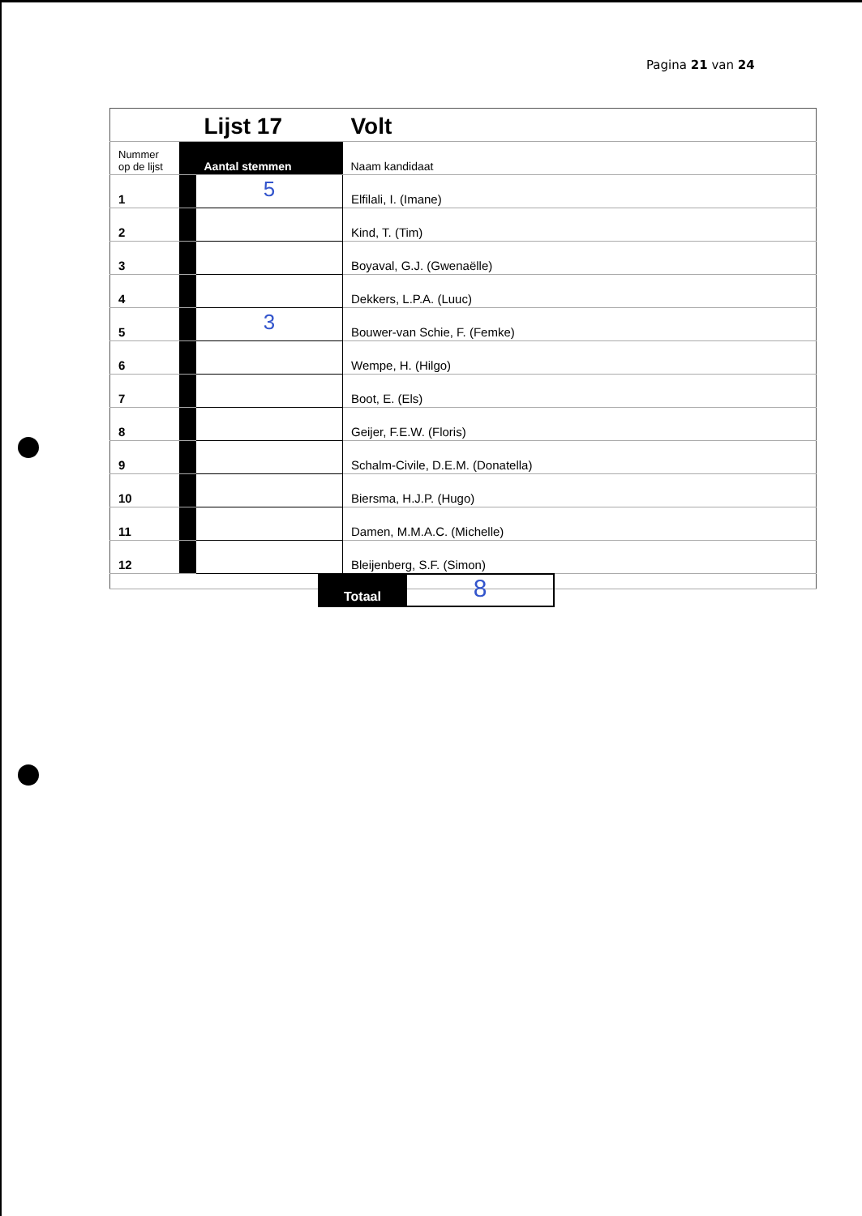Pagina 21 van 24
| | | Lijst 17 | Volt |
| Nummer op de lijst | | Aantal stemmen | Naam kandidaat |
| 1 | | 5 | Elfilali, I. (Imane) |
| 2 | | | Kind, T. (Tim) |
| 3 | | | Boyaval, G.J. (Gwenaëlle) |
| 4 | | | Dekkers, L.P.A. (Luuc) |
| 5 | | 3 | Bouwer-van Schie, F. (Femke) |
| 6 | | | Wempe, H. (Hilgo) |
| 7 | | | Boot, E. (Els) |
| 8 | | | Geijer, F.E.W. (Floris) |
| 9 | | | Schalm-Civile, D.E.M. (Donatella) |
| 10 | | | Biersma, H.J.P. (Hugo) |
| 11 | | | Damen, M.M.A.C. (Michelle) |
| 12 | | | Bleijenberg, S.F. (Simon) |
Totaal
8